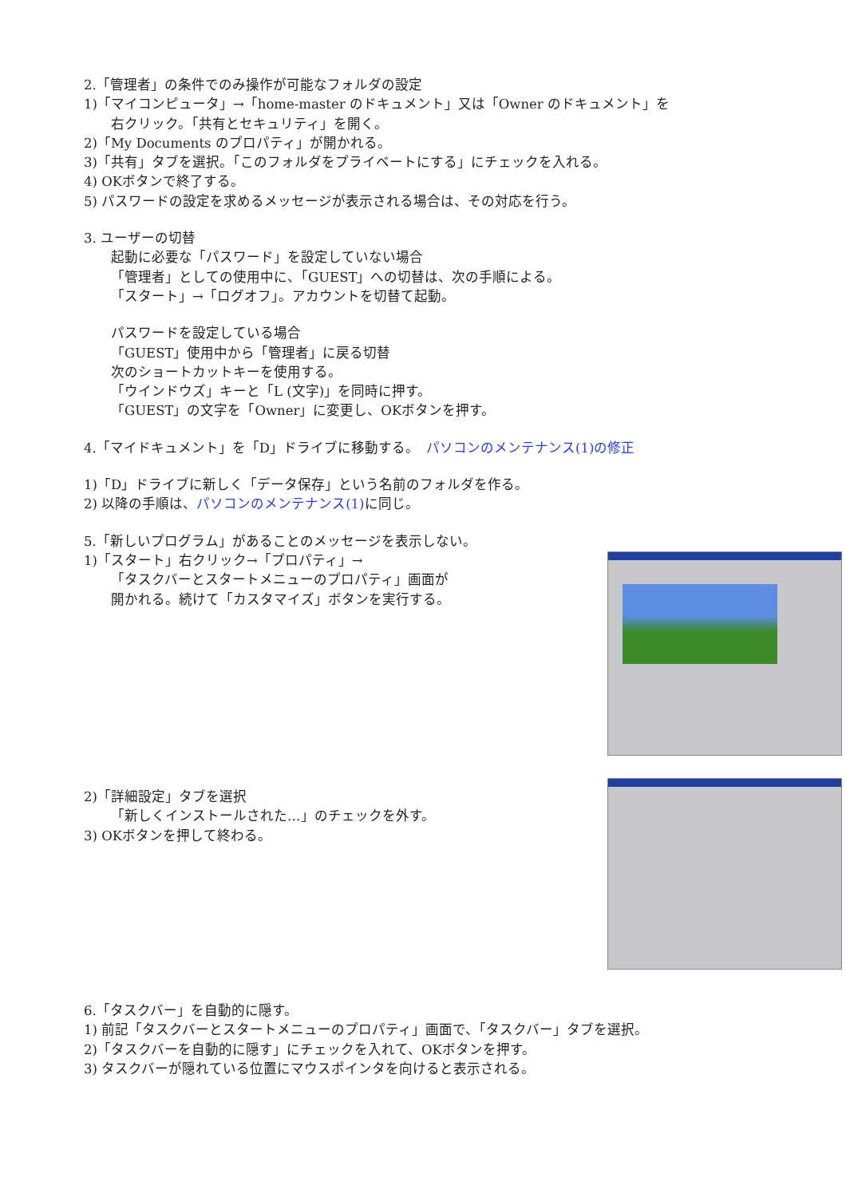2.「管理者」の条件でのみ操作が可能なフォルダの設定
1)「マイコンピュータ」→「home-master のドキュメント」又は「Owner のドキュメント」を
右クリック。「共有とセキュリティ」を開く。
2)「My Documents のプロパティ」が開かれる。
3)「共有」タブを選択。「このフォルダをプライベートにする」にチェックを入れる。
4) OKボタンで終了する。
5) パスワードの設定を求めるメッセージが表示される場合は、その対応を行う。
3. ユーザーの切替
起動に必要な「パスワード」を設定していない場合
「管理者」としての使用中に、「GUEST」への切替は、次の手順による。
「スタート」→「ログオフ」。アカウントを切替て起動。
パスワードを設定している場合
「GUEST」使用中から「管理者」に戻る切替
次のショートカットキーを使用する。
「ウインドウズ」キーと「L (文字)」を同時に押す。
「GUEST」の文字を「Owner」に変更し、OKボタンを押す。
4.「マイドキュメント」を「D」ドライブに移動する。　パソコンのメンテナンス(1)の修正
1)「D」ドライブに新しく「データ保存」という名前のフォルダを作る。
2) 以降の手順は、パソコンのメンテナンス(1) に同じ。
5.「新しいプログラム」があることのメッセージを表示しない。
1)「スタート」右クリック→「プロパティ」→
「タスクバーとスタートメニューのプロパティ」画面が
開かれる。続けて「カスタマイズ」ボタンを実行する。
2)「詳細設定」タブを選択
「新しくインストールされた…」のチェックを外す。
3) OKボタンを押して終わる。
6.「タスクバー」を自動的に隠す。
1) 前記「タスクバーとスタートメニューのプロパティ」画面で、「タスクバー」タブを選択。
2)「タスクバーを自動的に隠す」にチェックを入れて、OKボタンを押す。
3) タスクバーが隠れている位置にマウスポインタを向けると表示される。